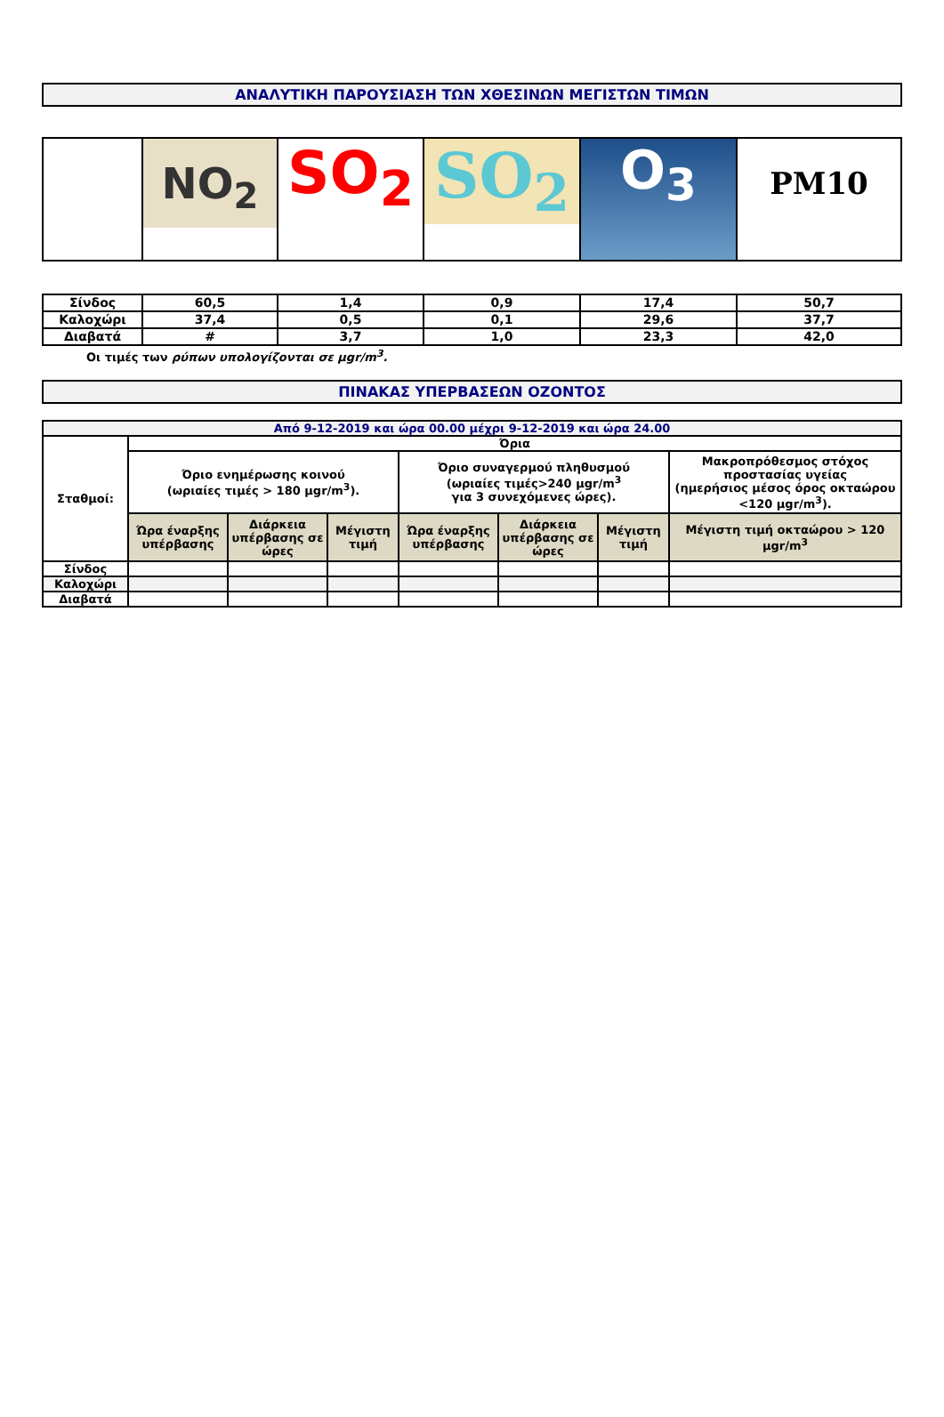ΑΝΑΛΥΤΙΚΗ ΠΑΡΟΥΣΙΑΣΗ ΤΩΝ ΧΘΕΣΙΝΩΝ ΜΕΓΙΣΤΩΝ ΤΙΜΩΝ
| | NO<sub>2</sub> | SO<sub>2</sub> | SO<sub>2</sub> | O<sub>3</sub> | PM10 |
| Σίνδος | 60,5 | 1,4 | 0,9 | 17,4 | 50,7 |
| Καλοχώρι | 37,4 | 0,5 | 0,1 | 29,6 | 37,7 |
| Διαβατά | # | 3,7 | 1,0 | 23,3 | 42,0 |
Οι τιμές των ρύπων υπολογίζονται σε μgr/m<sup>3</sup>.
ΠΙΝΑΚΑΣ ΥΠΕΡΒΑΣΕΩΝ ΟΖΟΝΤΟΣ
| Από 9-12-2019 και ώρα 00.00 μέχρι 9-12-2019 και ώρα 24.00 | | | | | | | |
| --- | --- | --- | --- | --- | --- | --- | --- |
| Σταθμοί: | Όρια | | | | | | |
| | Όριο ενημέρωσης κοινού (ωριαίες τιμές > 180 μgr/m<sup>3</sup>). | | | Όριο συναγερμού πληθυσμού (ωριαίες τιμές>240 μgr/m<sup>3</sup> για 3 συνεχόμενες ώρες). | | | Μακροπρόθεσμος στόχος προστασίας υγείας (ημερήσιος μέσος όρος οκταώρου <120 μgr/m<sup>3</sup>). |
| | Ώρα έναρξης υπέρβασης | Διάρκεια υπέρβασης σε ώρες | Μέγιστη τιμή | Ώρα έναρξης υπέρβασης | Διάρκεια υπέρβασης σε ώρες | Μέγιστη τιμή | Μέγιστη τιμή οκταώρου > 120 μgr/m<sup>3</sup> |
| Σίνδος | | | | | | | |
| Καλοχώρι | | | | | | | |
| Διαβατά | | | | | | | |